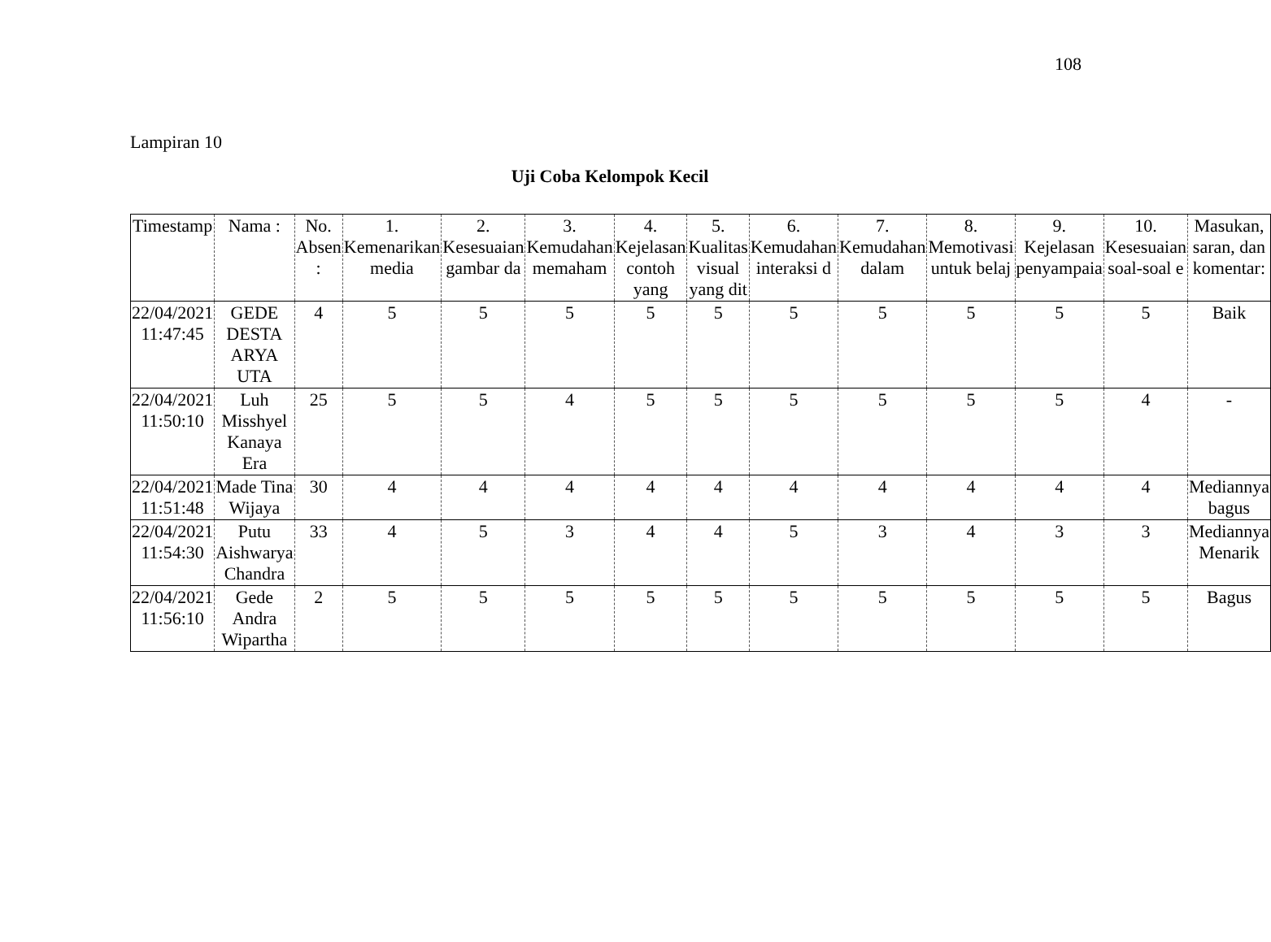108
Lampiran 10
Uji Coba Kelompok Kecil
| Timestamp | Nama : | No. Absen : | 1. Kemenarikan media | 2. Kesesuaian gambar da | 3. Kemudahan memaham | 4. Kejelasan contoh yang | 5. Kualitas visual yang dit | 6. Kemudahan interaksi d | 7. Kemudahan dalam | 8. Memotivasi untuk belaj | 9. Kejelasan penyampaia | 10. Kesesuaian soal-soal e | Masukan, saran, dan komentar: |
| --- | --- | --- | --- | --- | --- | --- | --- | --- | --- | --- | --- | --- | --- |
| 22/04/2021 11:47:45 | GEDE DESTA ARYA UTA | 4 | 5 | 5 | 5 | 5 | 5 | 5 | 5 | 5 | 5 | 5 | Baik |
| 22/04/2021 11:50:10 | Luh Misshyel Kanaya Era | 25 | 5 | 5 | 4 | 5 | 5 | 5 | 5 | 5 | 5 | 4 | - |
| 22/04/2021 11:51:48 | Made Tina Wijaya | 30 | 4 | 4 | 4 | 4 | 4 | 4 | 4 | 4 | 4 | 4 | Mediannya bagus |
| 22/04/2021 11:54:30 | Putu Aishwarya Chandra | 33 | 4 | 5 | 3 | 4 | 4 | 5 | 3 | 4 | 3 | 3 | Mediannya Menarik |
| 22/04/2021 11:56:10 | Gede Andra Wipartha | 2 | 5 | 5 | 5 | 5 | 5 | 5 | 5 | 5 | 5 | 5 | Bagus |